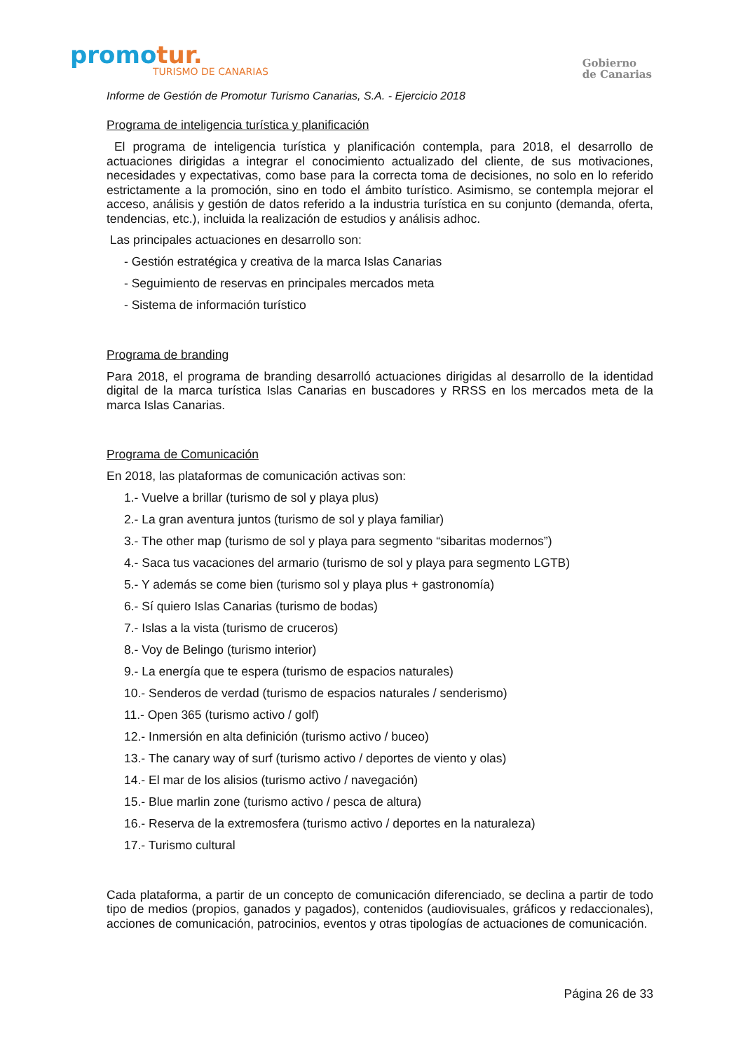promotur.
TURISMO DE CANARIAS
Gobierno
de Canarias
Informe de Gestión de Promotur Turismo Canarias, S.A. - Ejercicio 2018
Programa de inteligencia turística y planificación
El programa de inteligencia turística y planificación contempla, para 2018, el desarrollo de actuaciones dirigidas a integrar el conocimiento actualizado del cliente, de sus motivaciones, necesidades y expectativas, como base para la correcta toma de decisiones, no solo en lo referido estrictamente a la promoción, sino en todo el ámbito turístico. Asimismo, se contempla mejorar el acceso, análisis y gestión de datos referido a la industria turística en su conjunto (demanda, oferta, tendencias, etc.), incluida la realización de estudios y análisis adhoc.
Las principales actuaciones en desarrollo son:
- Gestión estratégica y creativa de la marca Islas Canarias
- Seguimiento de reservas en principales mercados meta
- Sistema de información turístico
Programa de branding
Para 2018, el programa de branding desarrolló actuaciones dirigidas al desarrollo de la identidad digital de la marca turística Islas Canarias en buscadores y RRSS en los mercados meta de la marca Islas Canarias.
Programa de Comunicación
En 2018, las plataformas de comunicación activas son:
1.- Vuelve a brillar (turismo de sol y playa plus)
2.- La gran aventura juntos (turismo de sol y playa familiar)
3.- The other map (turismo de sol y playa para segmento “sibaritas modernos”)
4.- Saca tus vacaciones del armario (turismo de sol y playa para segmento LGTB)
5.- Y además se come bien (turismo sol y playa plus + gastronomía)
6.- Sí quiero Islas Canarias (turismo de bodas)
7.- Islas a la vista (turismo de cruceros)
8.- Voy de Belingo (turismo interior)
9.- La energía que te espera (turismo de espacios naturales)
10.- Senderos de verdad (turismo de espacios naturales / senderismo)
11.- Open 365 (turismo activo / golf)
12.- Inmersión en alta definición (turismo activo / buceo)
13.- The canary way of surf (turismo activo / deportes de viento y olas)
14.- El mar de los alisios (turismo activo / navegación)
15.- Blue marlin zone (turismo activo / pesca de altura)
16.- Reserva de la extremosfera (turismo activo / deportes en la naturaleza)
17.- Turismo cultural
Cada plataforma, a partir de un concepto de comunicación diferenciado, se declina a partir de todo tipo de medios (propios, ganados y pagados), contenidos (audiovisuales, gráficos y redaccionales), acciones de comunicación, patrocinios, eventos y otras tipologías de actuaciones de comunicación.
Página 26 de 33